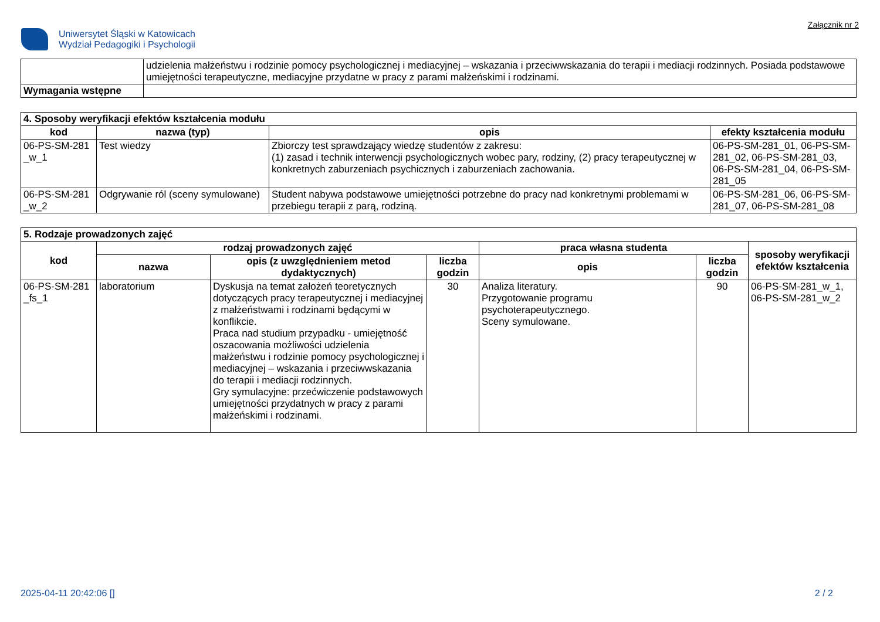Uniwersytet Śląski w Katowicach
Wydział Pedagogiki i Psychologii
Załącznik nr 2
| | udzielenia małżeństwu i rodzinie pomocy psychologicznej i mediacyjnej – wskazania i przeciwwskazania do terapii i mediacji rodzinnych. Posiada podstawowe umiejętności terapeutyczne, mediacyjne przydatne w pracy z parami małżeńskimi i rodzinami. |
| Wymagania wstępne | |
| 4. Sposoby weryfikacji efektów kształcenia modułu | | | |
| kod | nazwa (typ) | opis | efekty kształcenia modułu |
| 06-PS-SM-281 _w_1 | Test wiedzy | Zbiorczy test sprawdzający wiedzę studentów z zakresu: (1) zasad i technik interwencji psychologicznych wobec pary, rodziny, (2) pracy terapeutycznej w konkretnych zaburzeniach psychicznych i zaburzeniach zachowania. | 06-PS-SM-281_01, 06-PS-SM-281_02, 06-PS-SM-281_03, 06-PS-SM-281_04, 06-PS-SM-281_05 |
| 06-PS-SM-281 _w_2 | Odgrywanie ról (sceny symulowane) | Student nabywa podstawowe umiejętności potrzebne do pracy nad konkretnymi problemami w przebiegu terapii z parą, rodziną. | 06-PS-SM-281_06, 06-PS-SM-281_07, 06-PS-SM-281_08 |
| 5. Rodzaje prowadzonych zajęć | | | | | | |
| kod | rodzaj prowadzonych zajęć | | | praca własna studenta | | sposoby weryfikacji efektów kształcenia |
| | nazwa | opis (z uwzględnieniem metod dydaktycznych) | liczba godzin | opis | liczba godzin | |
| 06-PS-SM-281 _fs_1 | laboratorium | Dyskusja na temat założeń teoretycznych dotyczących pracy terapeutycznej i mediacyjnej z małżeństwami i rodzinami będącymi w konflikcie. Praca nad studium przypadku - umiejętność oszacowania możliwości udzielenia małżeństwu i rodzinie pomocy psychologicznej i mediacyjnej – wskazania i przeciwwskazania do terapii i mediacji rodzinnych. Gry symulacyjne: przećwiczenie podstawowych umiejętności przydatnych w pracy z parami małżeńskimi i rodzinami. | 30 | Analiza literatury. Przygotowanie programu psychoterapeutycznego. Sceny symulowane. | 90 | 06-PS-SM-281_w_1, 06-PS-SM-281_w_2 |
2025-04-11 20:42:06 [] 2 / 2